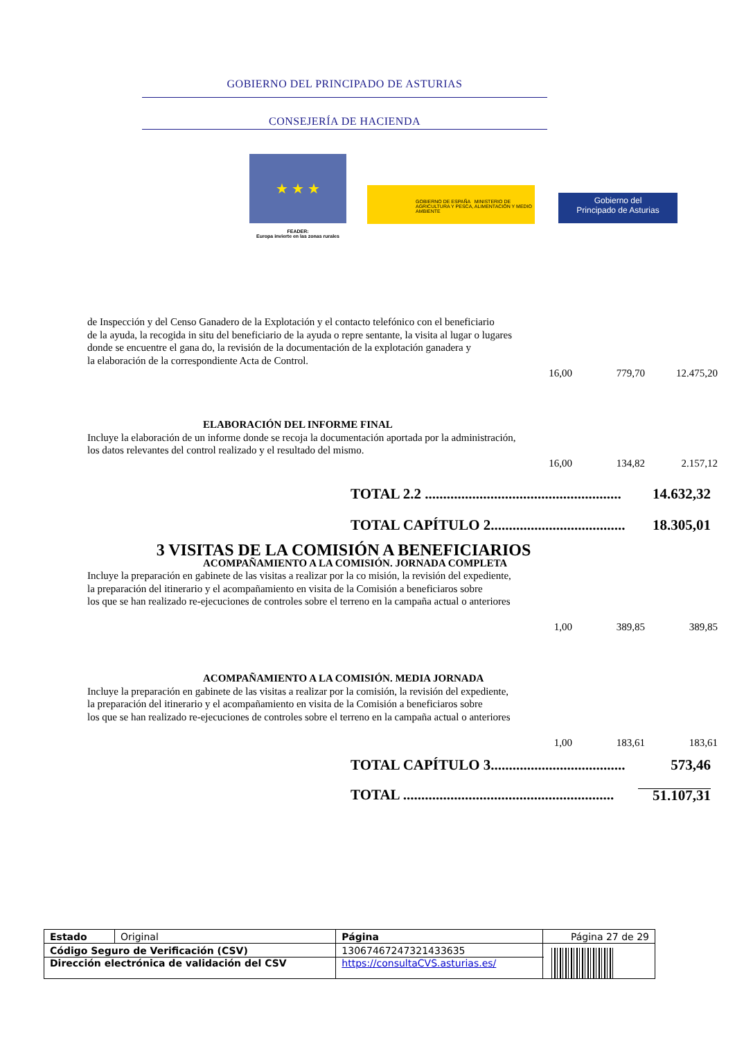GOBIERNO DEL PRINCIPADO DE ASTURIAS
CONSEJERÍA DE HACIENDA
★ ★ ★
FEADER:
Europa invierte en las zonas rurales
GOBIERNO DE ESPAÑA MINISTERIO DE AGRICULTURA Y PESCA, ALIMENTACIÓN Y MEDIO AMBIENTE
Gobierno del
Principado de Asturias
de Inspección y del Censo Ganadero de la Explotación y el contacto telefónico con el beneficiario
de la ayuda, la recogida in situ del beneficiario de la ayuda o repre sentante, la visita al lugar o lugares
donde se encuentre el gana do, la revisión de la documentación de la explotación ganadera y
la elaboración de la correspondiente Acta de Control.
16,00 779,70 12.475,20
ELABORACIÓN DEL INFORME FINAL
Incluye la elaboración de un informe donde se recoja la documentación aportada por la administración,
los datos relevantes del control realizado y el resultado del mismo.
16,00 134,82 2.157,12
TOTAL 2.2 ...................................................... 14.632,32
TOTAL CAPÍTULO 2..................................... 18.305,01
3 VISITAS DE LA COMISIÓN A BENEFICIARIOS
ACOMPAÑAMIENTO A LA COMISIÓN. JORNADA COMPLETA
Incluye la preparación en gabinete de las visitas a realizar por la co misión, la revisión del expediente,
la preparación del itinerario y el acompañamiento en visita de la Comisión a beneficiaros sobre
los que se han realizado re-ejecuciones de controles sobre el terreno en la campaña actual o anteriores
1,00 389,85 389,85
ACOMPAÑAMIENTO A LA COMISIÓN. MEDIA JORNADA
Incluye la preparación en gabinete de las visitas a realizar por la comisión, la revisión del expediente,
la preparación del itinerario y el acompañamiento en visita de la Comisión a beneficiaros sobre
los que se han realizado re-ejecuciones de controles sobre el terreno en la campaña actual o anteriores
1,00 183,61 183,61
TOTAL CAPÍTULO 3..................................... 573,46
TOTAL .......................................................... 51.107,31
| Estado | Original | Página | Página 27 de 29 | |
| Código Seguro de Verificación (CSV) | | 13067467247321433635 | | |
| Dirección electrónica de validación del CSV | | https://consultaCVS.asturias.es/ | | |